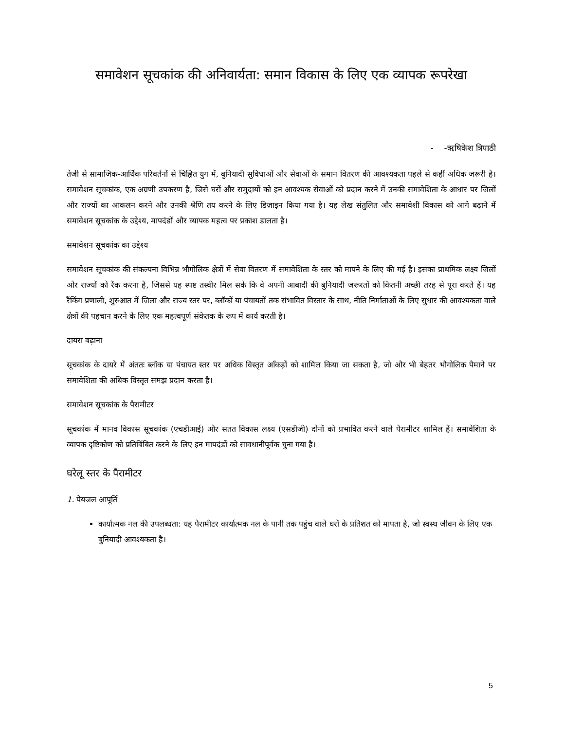समावेशन सूचकांक की अनिवार्यता: समान विकास के लिए एक व्यापक रूपरेखा
- -ऋषिकेश त्रिपाठी
तेजी से सामाजिक-आर्थिक परिवर्तनों से चिह्नित युग में, बुनियादी सुविधाओं और सेवाओं के समान वितरण की आवश्यकता पहले से कहीं अधिक जरूरी है। समावेशन सूचकांक, एक अग्रणी उपकरण है, जिसे घरों और समुदायों को इन आवश्यक सेवाओं को प्रदान करने में उनकी समावेशिता के आधार पर जिलों और राज्यों का आकलन करने और उनकी श्रेणि तय करने के लिए डिज़ाइन किया गया है। यह लेख संतुलित और समावेशी विकास को आगे बढ़ाने में समावेशन सूचकांक के उद्देश्य, मापदंडों और व्यापक महत्व पर प्रकाश डालता है।
समावेशन सूचकांक का उद्देश्य
समावेशन सूचकांक की संकल्पना विभिन्न भौगोलिक क्षेत्रों में सेवा वितरण में समावेशिता के स्तर को मापने के लिए की गई है। इसका प्राथमिक लक्ष्य जिलों और राज्यों को रैंक करना है, जिससे यह स्पष्ट तस्वीर मिल सके कि वे अपनी आबादी की बुनियादी जरूरतों को कितनी अच्छी तरह से पूरा करते हैं। यह रैंकिंग प्रणाली, शुरुआत में जिला और राज्य स्तर पर, ब्लॉकों या पंचायतों तक संभावित विस्तार के साथ, नीति निर्माताओं के लिए सुधार की आवश्यकता वाले क्षेत्रों की पहचान करने के लिए एक महत्वपूर्ण संकेतक के रूप में कार्य करती है।
दायरा बढ़ाना
सूचकांक के दायरे में अंततः ब्लॉक या पंचायत स्तर पर अधिक विस्तृत आँकड़ों को शामिल किया जा सकता है, जो और भी बेहतर भौगोलिक पैमाने पर समावेशिता की अधिक विस्तृत समझ प्रदान करता है।
समावेशन सूचकांक के पैरामीटर
सूचकांक में मानव विकास सूचकांक (एचडीआई) और सतत विकास लक्ष्य (एसडीजी) दोनों को प्रभावित करने वाले पैरामीटर शामिल हैं। समावेशिता के व्यापक दृष्टिकोण को प्रतिबिंबित करने के लिए इन मापदंडों को सावधानीपूर्वक चुना गया है।
घरेलू स्तर के पैरामीटर
1. पेयजल आपूर्ति
कार्यात्मक नल की उपलब्धता: यह पैरामीटर कार्यात्मक नल के पानी तक पहुंच वाले घरों के प्रतिशत को मापता है, जो स्वस्थ जीवन के लिए एक बुनियादी आवश्यकता है।
5